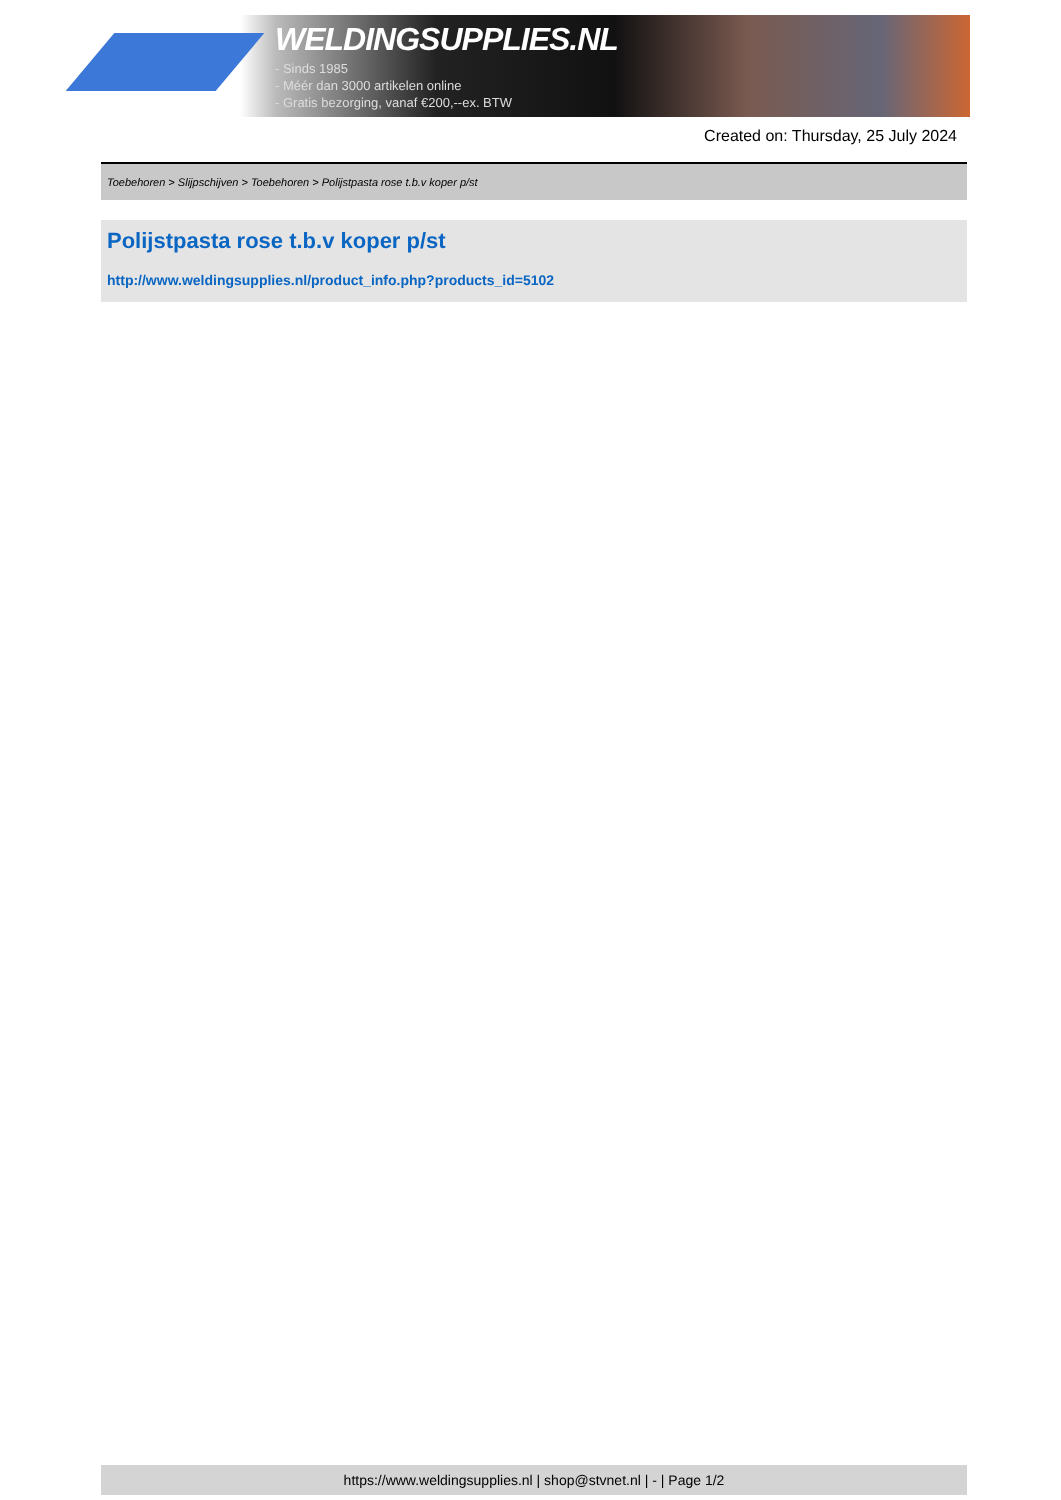WELDINGSUPPLIES.NL
- Sinds 1985
- Méér dan 3000 artikelen online
- Gratis bezorging, vanaf €200,--ex. BTW
Created on: Thursday, 25 July 2024
Toebehoren > Slijpschijven > Toebehoren > Polijstpasta rose t.b.v koper p/st
Polijstpasta rose t.b.v koper p/st
http://www.weldingsupplies.nl/product_info.php?products_id=5102
https://www.weldingsupplies.nl | shop@stvnet.nl | - | Page 1/2